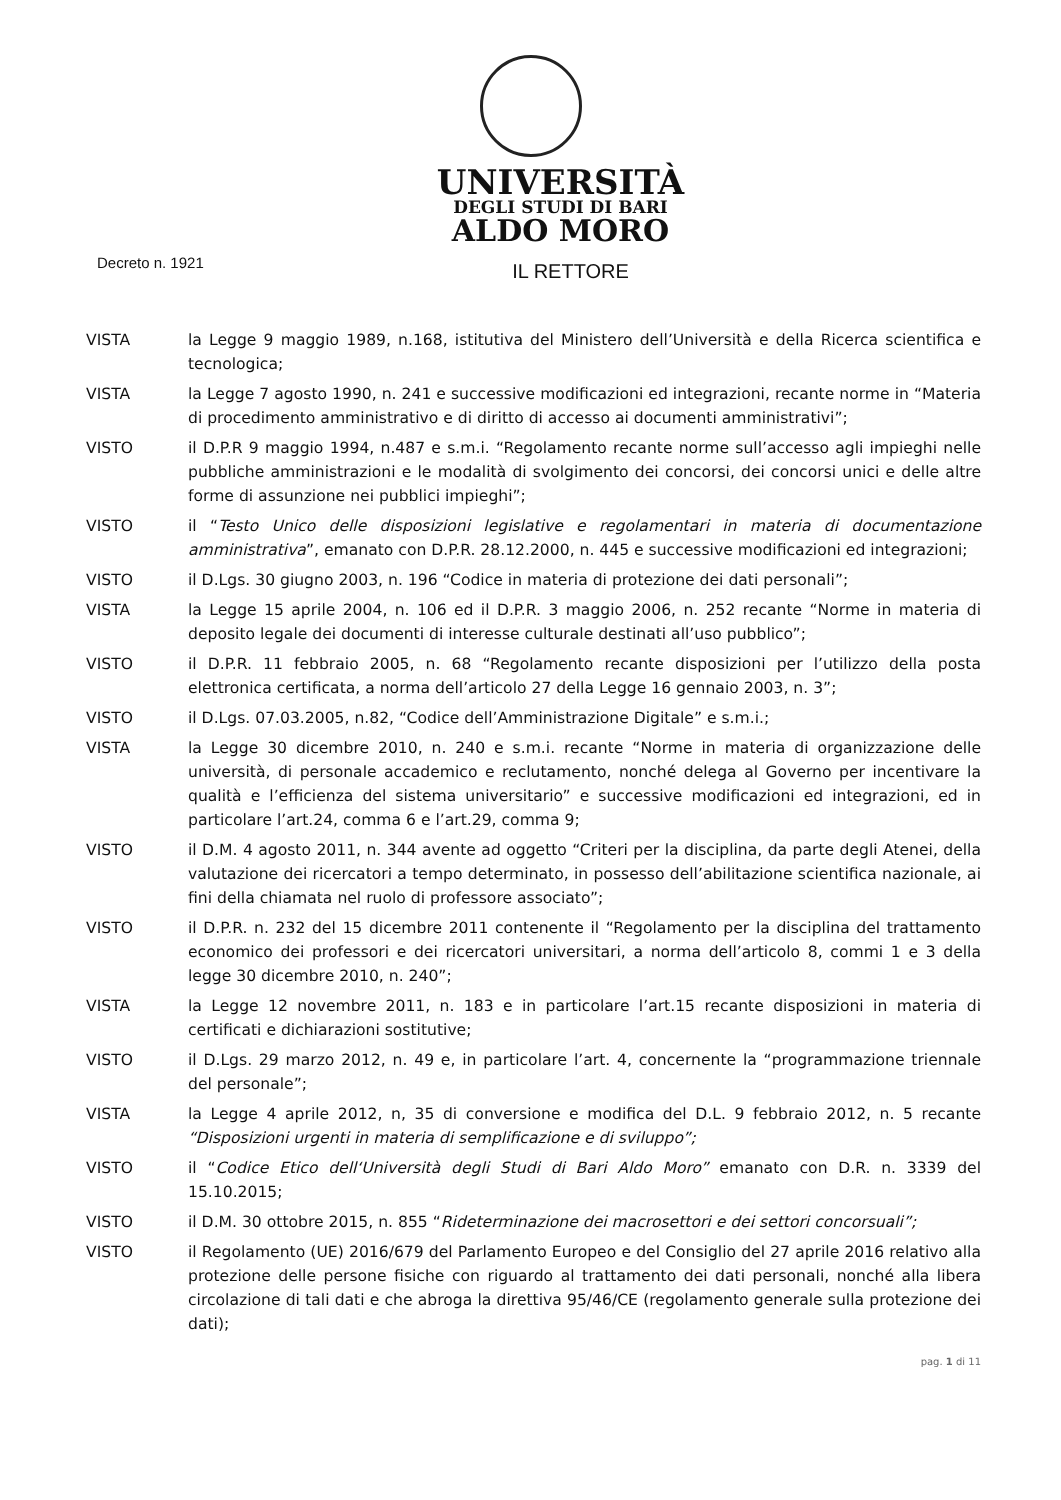UNIVERSITÀ
DEGLI STUDI DI BARI
ALDO MORO
Decreto n. 1921
IL RETTORE
VISTA la Legge 9 maggio 1989, n.168, istitutiva del Ministero dell’Università e della Ricerca scientifica e tecnologica;
VISTA la Legge 7 agosto 1990, n. 241 e successive modificazioni ed integrazioni, recante norme in “Materia di procedimento amministrativo e di diritto di accesso ai documenti amministrativi”;
VISTO il D.P.R 9 maggio 1994, n.487 e s.m.i. “Regolamento recante norme sull’accesso agli impieghi nelle pubbliche amministrazioni e le modalità di svolgimento dei concorsi, dei concorsi unici e delle altre forme di assunzione nei pubblici impieghi”;
VISTO il “Testo Unico delle disposizioni legislative e regolamentari in materia di documentazione amministrativa”, emanato con D.P.R. 28.12.2000, n. 445 e successive modificazioni ed integrazioni;
VISTO il D.Lgs. 30 giugno 2003, n. 196 “Codice in materia di protezione dei dati personali”;
VISTA la Legge 15 aprile 2004, n. 106 ed il D.P.R. 3 maggio 2006, n. 252 recante “Norme in materia di deposito legale dei documenti di interesse culturale destinati all’uso pubblico”;
VISTO il D.P.R. 11 febbraio 2005, n. 68 “Regolamento recante disposizioni per l’utilizzo della posta elettronica certificata, a norma dell’articolo 27 della Legge 16 gennaio 2003, n. 3”;
VISTO il D.Lgs. 07.03.2005, n.82, “Codice dell’Amministrazione Digitale” e s.m.i.;
VISTA la Legge 30 dicembre 2010, n. 240 e s.m.i. recante “Norme in materia di organizzazione delle università, di personale accademico e reclutamento, nonché delega al Governo per incentivare la qualità e l’efficienza del sistema universitario” e successive modificazioni ed integrazioni, ed in particolare l’art.24, comma 6 e l’art.29, comma 9;
VISTO il D.M. 4 agosto 2011, n. 344 avente ad oggetto “Criteri per la disciplina, da parte degli Atenei, della valutazione dei ricercatori a tempo determinato, in possesso dell’abilitazione scientifica nazionale, ai fini della chiamata nel ruolo di professore associato”;
VISTO il D.P.R. n. 232 del 15 dicembre 2011 contenente il “Regolamento per la disciplina del trattamento economico dei professori e dei ricercatori universitari, a norma dell’articolo 8, commi 1 e 3 della legge 30 dicembre 2010, n. 240”;
VISTA la Legge 12 novembre 2011, n. 183 e in particolare l’art.15 recante disposizioni in materia di certificati e dichiarazioni sostitutive;
VISTO il D.Lgs. 29 marzo 2012, n. 49 e, in particolare l’art. 4, concernente la “programmazione triennale del personale”;
VISTA la Legge 4 aprile 2012, n, 35 di conversione e modifica del D.L. 9 febbraio 2012, n. 5 recante “Disposizioni urgenti in materia di semplificazione e di sviluppo”;
VISTO il “Codice Etico dell‘Università degli Studi di Bari Aldo Moro” emanato con D.R. n. 3339 del 15.10.2015;
VISTO il D.M. 30 ottobre 2015, n. 855 “Rideterminazione dei macrosettori e dei settori concorsuali”;
VISTO il Regolamento (UE) 2016/679 del Parlamento Europeo e del Consiglio del 27 aprile 2016 relativo alla protezione delle persone fisiche con riguardo al trattamento dei dati personali, nonché alla libera circolazione di tali dati e che abroga la direttiva 95/46/CE (regolamento generale sulla protezione dei dati);
pag. 1 di 11